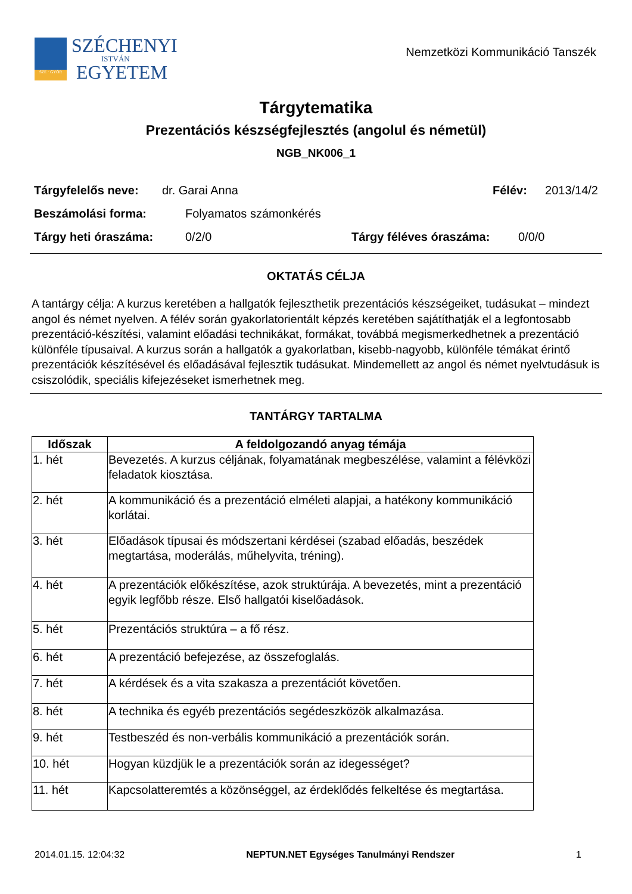SZE · GYŐR
SZÉCHENYI
ISTVÁN
EGYETEM
Nemzetközi Kommunikáció Tanszék
Tárgytematika
Prezentációs készségfejlesztés (angolul és németül)
NGB_NK006_1
Tárgyfelelős neve: dr. Garai Anna Félév: 2013/14/2
Beszámolási forma: Folyamatos számonkérés
Tárgy heti óraszáma: 0/2/0 Tárgy féléves óraszáma: 0/0/0
OKTATÁS CÉLJA
A tantárgy célja: A kurzus keretében a hallgatók fejleszthetik prezentációs készségeiket, tudásukat – mindezt angol és német nyelven. A félév során gyakorlatorientált képzés keretében sajátíthatják el a legfontosabb prezentáció-készítési, valamint előadási technikákat, formákat, továbbá megismerkedhetnek a prezentáció különféle típusaival. A kurzus során a hallgatók a gyakorlatban, kisebb-nagyobb, különféle témákat érintő prezentációk készítésével és előadásával fejlesztik tudásukat. Mindemellett az angol és német nyelvtudásuk is csiszolódik, speciális kifejezéseket ismerhetnek meg.
TANTÁRGY TARTALMA
| Időszak | A feldolgozandó anyag témája |
| --- | --- |
| 1. hét | Bevezetés. A kurzus céljának, folyamatának megbeszélése, valamint a félévközi feladatok kiosztása. |
| 2. hét | A kommunikáció és a prezentáció elméleti alapjai, a hatékony kommunikáció korlátai. |
| 3. hét | Előadások típusai és módszertani kérdései (szabad előadás, beszédek megtartása, moderálás, műhelyvita, tréning). |
| 4. hét | A prezentációk előkészítése, azok struktúrája. A bevezetés, mint a prezentáció egyik legfőbb része. Első hallgatói kiselőadások. |
| 5. hét | Prezentációs struktúra – a fő rész. |
| 6. hét | A prezentáció befejezése, az összefoglalás. |
| 7. hét | A kérdések és a vita szakasza a prezentációt követően. |
| 8. hét | A technika és egyéb prezentációs segédeszközök alkalmazása. |
| 9. hét | Testbeszéd és non-verbális kommunikáció a prezentációk során. |
| 10. hét | Hogyan küzdjük le a prezentációk során az idegességet? |
| 11. hét | Kapcsolatteremtés a közönséggel, az érdeklődés felkeltése és megtartása. |
2014.01.15. 12:04:32 NEPTUN.NET Egységes Tanulmányi Rendszer 1